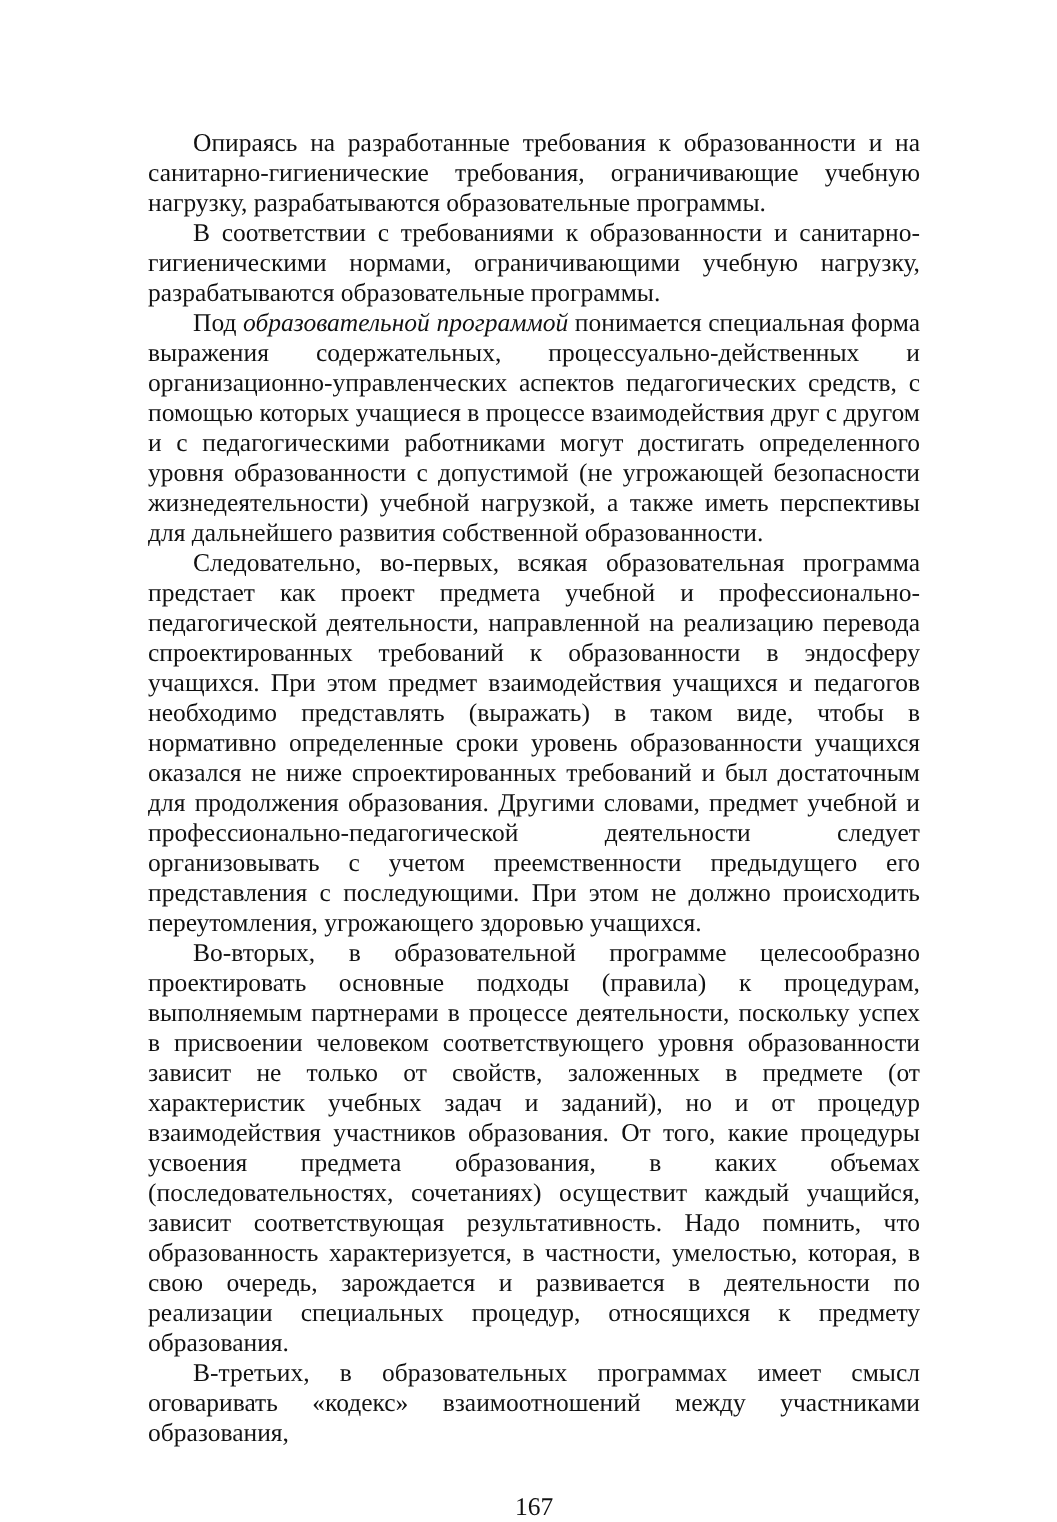Опираясь на разработанные требования к образованности и на санитарно-гигиенические требования, ограничивающие учебную нагрузку, разрабатываются образовательные программы.
В соответствии с требованиями к образованности и санитарно-гигиеническими нормами, ограничивающими учебную нагрузку, разрабатываются образовательные программы.
Под образовательной программой понимается специальная форма выражения содержательных, процессуально-действенных и организационно-управленческих аспектов педагогических средств, с помощью которых учащиеся в процессе взаимодействия друг с другом и с педагогическими работниками могут достигать определенного уровня образованности с допустимой (не угрожающей безопасности жизнедеятельности) учебной нагрузкой, а также иметь перспективы для дальнейшего развития собственной образованности.
Следовательно, во-первых, всякая образовательная программа предстает как проект предмета учебной и профессионально-педагогической деятельности, направленной на реализацию перевода спроектированных требований к образованности в эндосферу учащихся. При этом предмет взаимодействия учащихся и педагогов необходимо представлять (выражать) в таком виде, чтобы в нормативно определенные сроки уровень образованности учащихся оказался не ниже спроектированных требований и был достаточным для продолжения образования. Другими словами, предмет учебной и профессионально-педагогической деятельности следует организовывать с учетом преемственности предыдущего его представления с последующими. При этом не должно происходить переутомления, угрожающего здоровью учащихся.
Во-вторых, в образовательной программе целесообразно проектировать основные подходы (правила) к процедурам, выполняемым партнерами в процессе деятельности, поскольку успех в присвоении человеком соответствующего уровня образованности зависит не только от свойств, заложенных в предмете (от характеристик учебных задач и заданий), но и от процедур взаимодействия участников образования. От того, какие процедуры усвоения предмета образования, в каких объемах (последовательностях, сочетаниях) осуществит каждый учащийся, зависит соответствующая результативность. Надо помнить, что образованность характеризуется, в частности, умелостью, которая, в свою очередь, зарождается и развивается в деятельности по реализации специальных процедур, относящихся к предмету образования.
В-третьих, в образовательных программах имеет смысл оговаривать «кодекс» взаимоотношений между участниками образования,
167